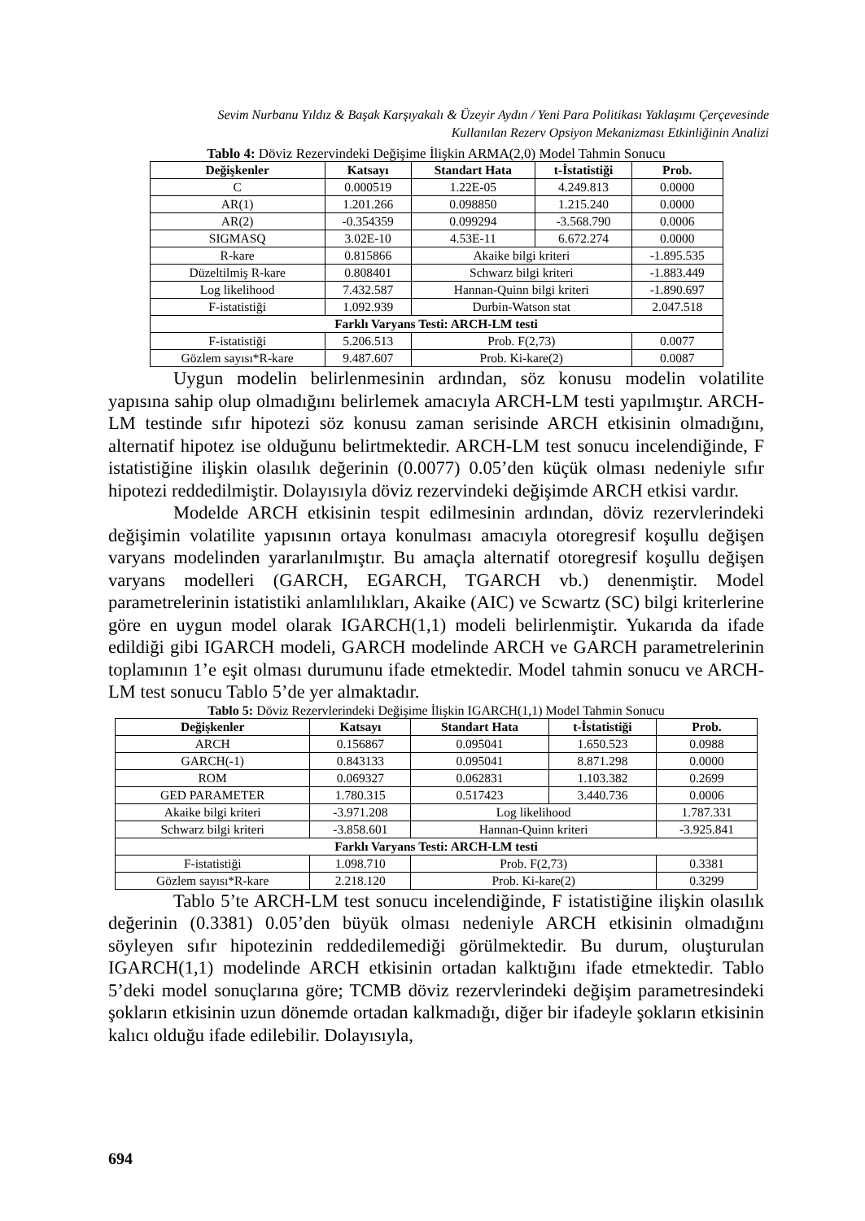Sevim Nurbanu Yıldız & Başak Karşıyakalı & Üzeyir Aydın / Yeni Para Politikası Yaklaşımı Çerçevesinde
Kullanılan Rezerv Opsiyon Mekanizması Etkinliğinin Analizi
Tablo 4: Döviz Rezervindeki Değişime İlişkin ARMA(2,0) Model Tahmin Sonucu
| Değişkenler | Katsayı | Standart Hata | t-İstatistiği | Prob. |
| --- | --- | --- | --- | --- |
| C | 0.000519 | 1.22E-05 | 4.249.813 | 0.0000 |
| AR(1) | 1.201.266 | 0.098850 | 1.215.240 | 0.0000 |
| AR(2) | -0.354359 | 0.099294 | -3.568.790 | 0.0006 |
| SIGMASQ | 3.02E-10 | 4.53E-11 | 6.672.274 | 0.0000 |
| R-kare | 0.815866 | Akaike bilgi kriteri | | -1.895.535 |
| Düzeltilmiş R-kare | 0.808401 | Schwarz bilgi kriteri | | -1.883.449 |
| Log likelihood | 7.432.587 | Hannan-Quinn bilgi kriteri | | -1.890.697 |
| F-istatistiği | 1.092.939 | Durbin-Watson stat | | 2.047.518 |
| Farklı Varyans Testi: ARCH-LM testi | | | | |
| F-istatistiği | 5.206.513 | Prob. F(2,73) | | 0.0077 |
| Gözlem sayısı*R-kare | 9.487.607 | Prob. Ki-kare(2) | | 0.0087 |
Uygun modelin belirlenmesinin ardından, söz konusu modelin volatilite yapısına sahip olup olmadığını belirlemek amacıyla ARCH-LM testi yapılmıştır. ARCH-LM testinde sıfır hipotezi söz konusu zaman serisinde ARCH etkisinin olmadığını, alternatif hipotez ise olduğunu belirtmektedir. ARCH-LM test sonucu incelendiğinde, F istatistiğine ilişkin olasılık değerinin (0.0077) 0.05’den küçük olması nedeniyle sıfır hipotezi reddedilmiştir. Dolayısıyla döviz rezervindeki değişimde ARCH etkisi vardır.
Modelde ARCH etkisinin tespit edilmesinin ardından, döviz rezervlerindeki değişimin volatilite yapısının ortaya konulması amacıyla otoregresif koşullu değişen varyans modelinden yararlanılmıştır. Bu amaçla alternatif otoregresif koşullu değişen varyans modelleri (GARCH, EGARCH, TGARCH vb.) denenmiştir. Model parametrelerinin istatistiki anlamlılıkları, Akaike (AIC) ve Scwartz (SC) bilgi kriterlerine göre en uygun model olarak IGARCH(1,1) modeli belirlenmiştir. Yukarıda da ifade edildiği gibi IGARCH modeli, GARCH modelinde ARCH ve GARCH parametrelerinin toplamının 1’e eşit olması durumunu ifade etmektedir. Model tahmin sonucu ve ARCH-LM test sonucu Tablo 5’de yer almaktadır.
Tablo 5: Döviz Rezervlerindeki Değişime İlişkin IGARCH(1,1) Model Tahmin Sonucu
| Değişkenler | Katsayı | Standart Hata | t-İstatistiği | Prob. |
| --- | --- | --- | --- | --- |
| ARCH | 0.156867 | 0.095041 | 1.650.523 | 0.0988 |
| GARCH(-1) | 0.843133 | 0.095041 | 8.871.298 | 0.0000 |
| ROM | 0.069327 | 0.062831 | 1.103.382 | 0.2699 |
| GED PARAMETER | 1.780.315 | 0.517423 | 3.440.736 | 0.0006 |
| Akaike bilgi kriteri | -3.971.208 | Log likelihood | | 1.787.331 |
| Schwarz bilgi kriteri | -3.858.601 | Hannan-Quinn kriteri | | -3.925.841 |
| Farklı Varyans Testi: ARCH-LM testi | | | | |
| F-istatistiği | 1.098.710 | Prob. F(2,73) | | 0.3381 |
| Gözlem sayısı*R-kare | 2.218.120 | Prob. Ki-kare(2) | | 0.3299 |
Tablo 5’te ARCH-LM test sonucu incelendiğinde, F istatistiğine ilişkin olasılık değerinin (0.3381) 0.05’den büyük olması nedeniyle ARCH etkisinin olmadığını söyleyen sıfır hipotezinin reddedilemediği görülmektedir. Bu durum, oluşturulan IGARCH(1,1) modelinde ARCH etkisinin ortadan kalktığını ifade etmektedir. Tablo 5’deki model sonuçlarına göre; TCMB döviz rezervlerindeki değişim parametresindeki şokların etkisinin uzun dönemde ortadan kalkmadığı, diğer bir ifadeyle şokların etkisinin kalıcı olduğu ifade edilebilir. Dolayısıyla,
694